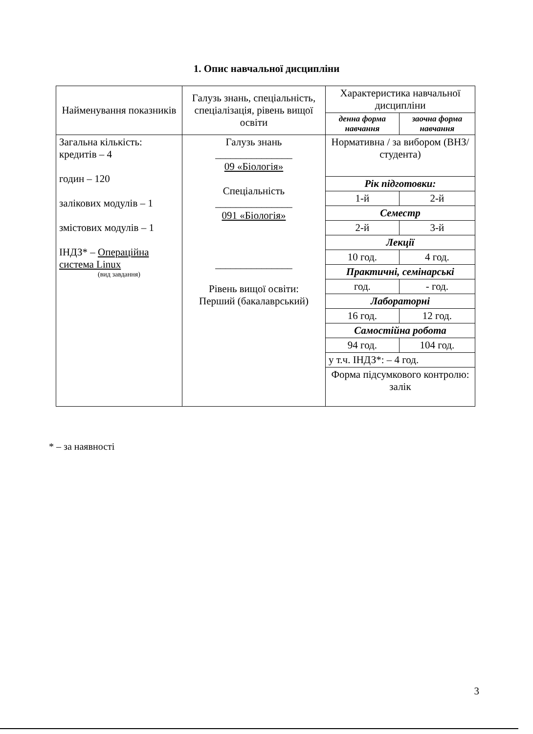1. Опис навчальної дисципліни
| Найменування показників | Галузь знань, спеціальність, спеціалізація, рівень вищої освіти | Характеристика навчальної дисципліни | |
| --- | --- | --- | --- |
| | | денна форма навчання | заочна форма навчання |
| Загальна кількість: кредитів – 4 годин – 120 залікових модулів – 1 змістових модулів – 1 ІНДЗ* – Операційна система Linux (вид завдання) | Галузь знань _______________ 09 «Біологія» Спеціальність _______________ 091 «Біологія» _______________ Рівень вищої освіти: Перший (бакалаврський) | Нормативна / за вибором (ВНЗ/студента) | |
| | | Рік підготовки: | |
| | | 1-й | 2-й |
| | | Семестр | |
| | | 2-й | 3-й |
| | | Лекції | |
| | | 10 год. | 4 год. |
| | | Практичні, семінарські | |
| | | год. | - год. |
| | | Лабораторні | |
| | | 16 год. | 12 год. |
| | | Самостійна робота | |
| | | 94 год. | 104 год. |
| | | у т.ч. ІНДЗ*: – 4 год. | |
| | | Форма підсумкового контролю: залік | |
* – за наявності
3